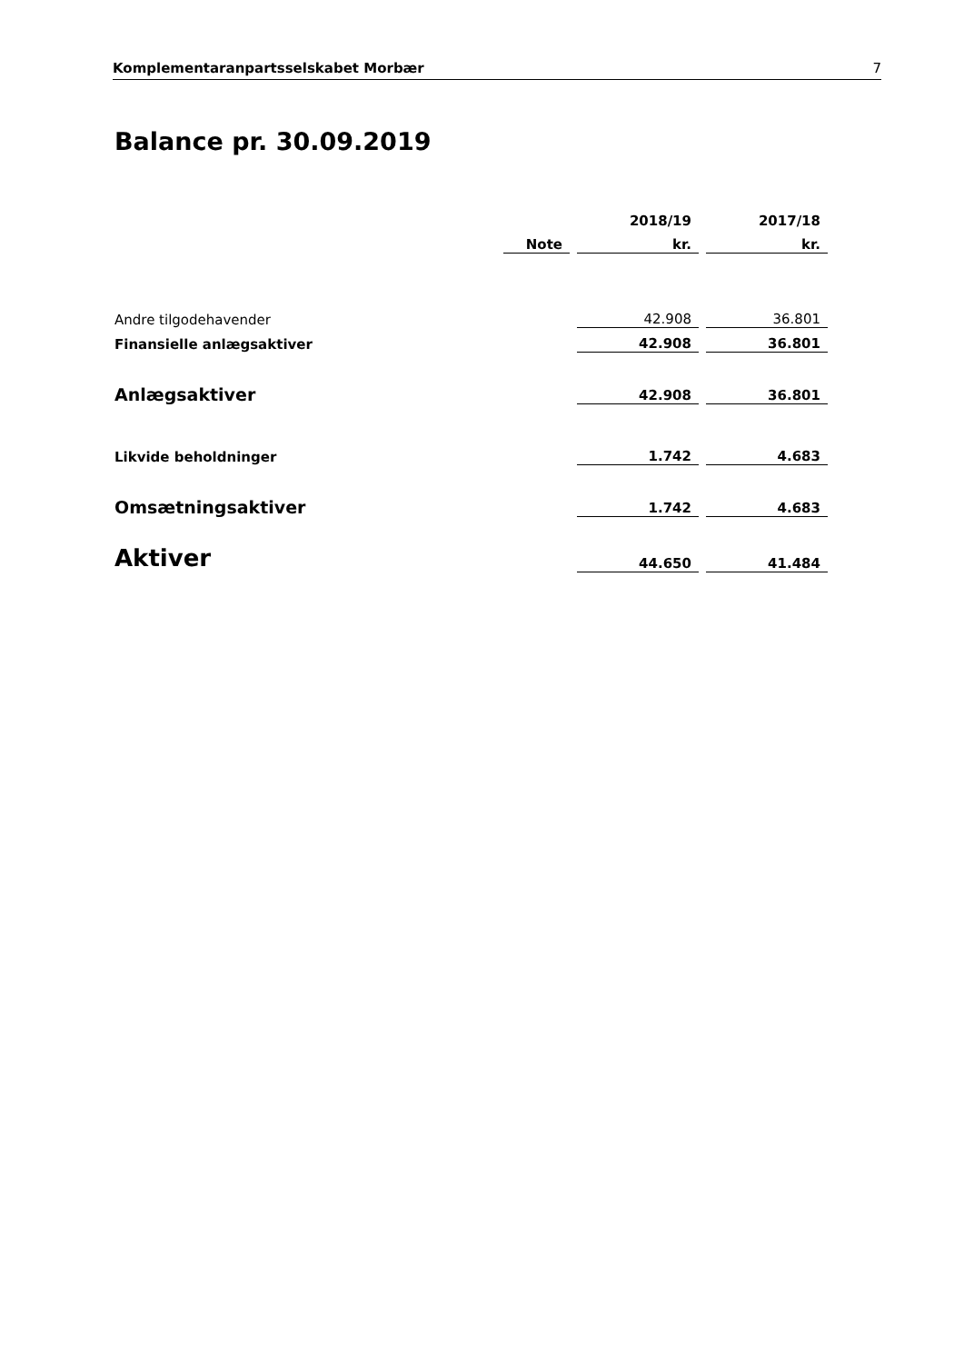Komplementaranpartsselskabet Morbær 7
Balance pr. 30.09.2019
| | | | 2018/19 | | 2017/18 |
| | Note | | kr. | | kr. |
| Andre tilgodehavender | | | 42.908 | | 36.801 |
| Finansielle anlægsaktiver | | | 42.908 | | 36.801 |
| Anlægsaktiver | | | 42.908 | | 36.801 |
| Likvide beholdninger | | | 1.742 | | 4.683 |
| Omsætningsaktiver | | | 1.742 | | 4.683 |
| Aktiver | | | 44.650 | | 41.484 |